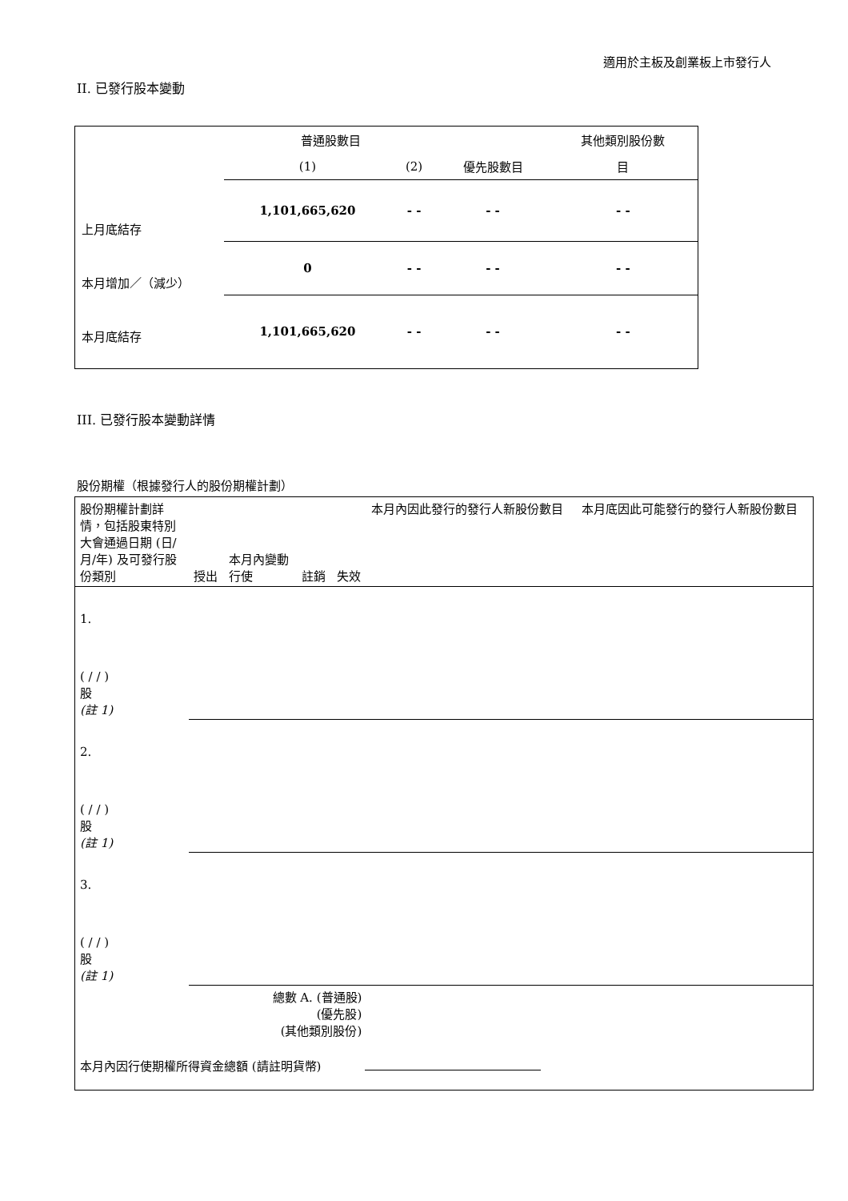適用於主板及創業板上市發行人
II. 已發行股本變動
| | 普通股數目 | | | 其他類別股份數 |
| | (1) | (2) | 優先股數目 | 目 |
| 上月底結存 | 1,101,665,620 | - - | - - | - - |
| 本月增加／（減少） | 0 | - - | - - | - - |
| 本月底結存 | 1,101,665,620 | - - | - - | - - |
III. 已發行股本變動詳情
股份期權（根據發行人的股份期權計劃）
| 股份期權計劃詳情，包括股東特別大會通過日期 (日/月/年) 及可發行股份類別 | 授出 | 本月內變動 行使 | 註銷 | 失效 | 本月內因此發行的發行人新股份數目 | 本月底因此可能發行的發行人新股份數目 |
| 1. ( / / ) 股 (註 1) | | | | | | |
| 2. ( / / ) 股 (註 1) | | | | | | |
| 3. ( / / ) 股 (註 1) | | | | | | |
| 總數 A. (普通股) (優先股) (其他類別股份) | | | | | | |
| 本月內因行使期權所得資金總額 (請註明貨幣) | | | | | | |